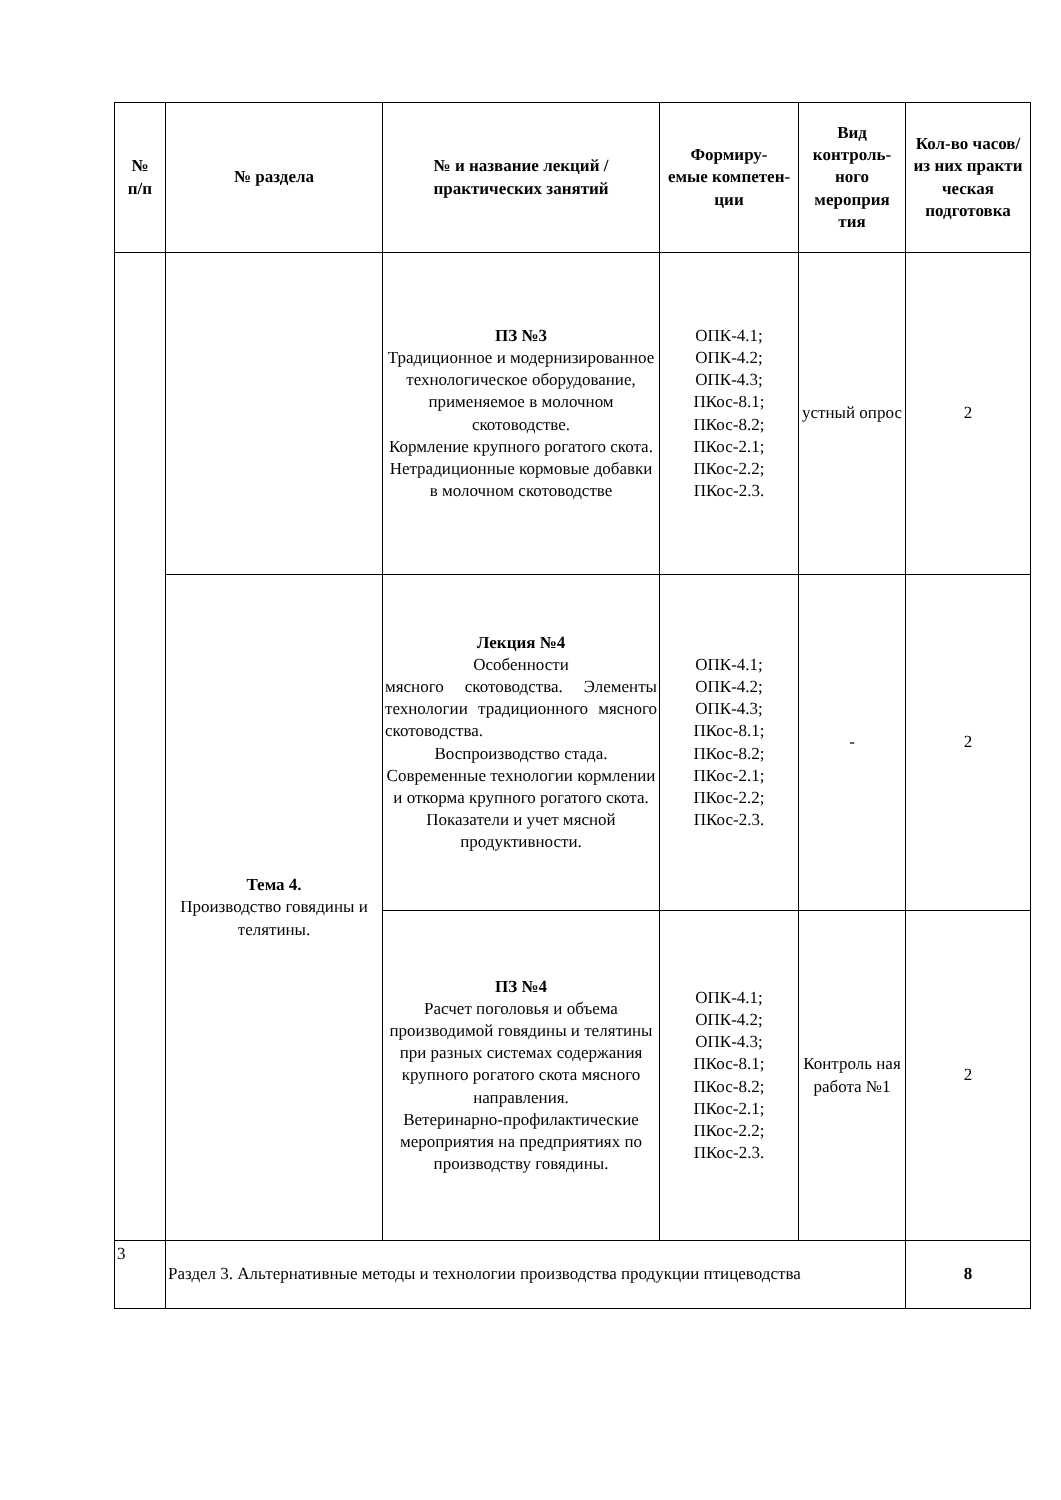| № п/п | № раздела | № и название лекций / практических занятий | Формиру- емые компетен- ции | Вид контроль- ного мероприя тия | Кол-во часов/ из них практи ческая подготовка |
| --- | --- | --- | --- | --- | --- |
| | | ПЗ №3 Традиционное и модернизированное технологическое оборудование, применяемое в молочном скотоводстве. Кормление крупного рогатого скота. Нетрадиционные кормовые добавки в молочном скотоводстве | ОПК-4.1; ОПК-4.2; ОПК-4.3; ПКос-8.1; ПКос-8.2; ПКос-2.1; ПКос-2.2; ПКос-2.3. | устный опрос | 2 |
| | Тема 4. Производство говядины и телятины. | Лекция №4 Особенности мясного скотоводства. Элементы технологии традиционного мясного скотоводства. Воспроизводство стада. Современные технологии кормлении и откорма крупного рогатого скота. Показатели и учет мясной продуктивности. | ОПК-4.1; ОПК-4.2; ОПК-4.3; ПКос-8.1; ПКос-8.2; ПКос-2.1; ПКос-2.2; ПКос-2.3. | - | 2 |
| | | ПЗ №4 Расчет поголовья и объема производимой говядины и телятины при разных системах содержания крупного рогатого скота мясного направления. Ветеринарно-профилактические мероприятия на предприятиях по производству говядины. | ОПК-4.1; ОПК-4.2; ОПК-4.3; ПКос-8.1; ПКос-8.2; ПКос-2.1; ПКос-2.2; ПКос-2.3. | Контроль ная работа №1 | 2 |
| 3 | Раздел 3. Альтернативные методы и технологии производства продукции птицеводства | | | | 8 |